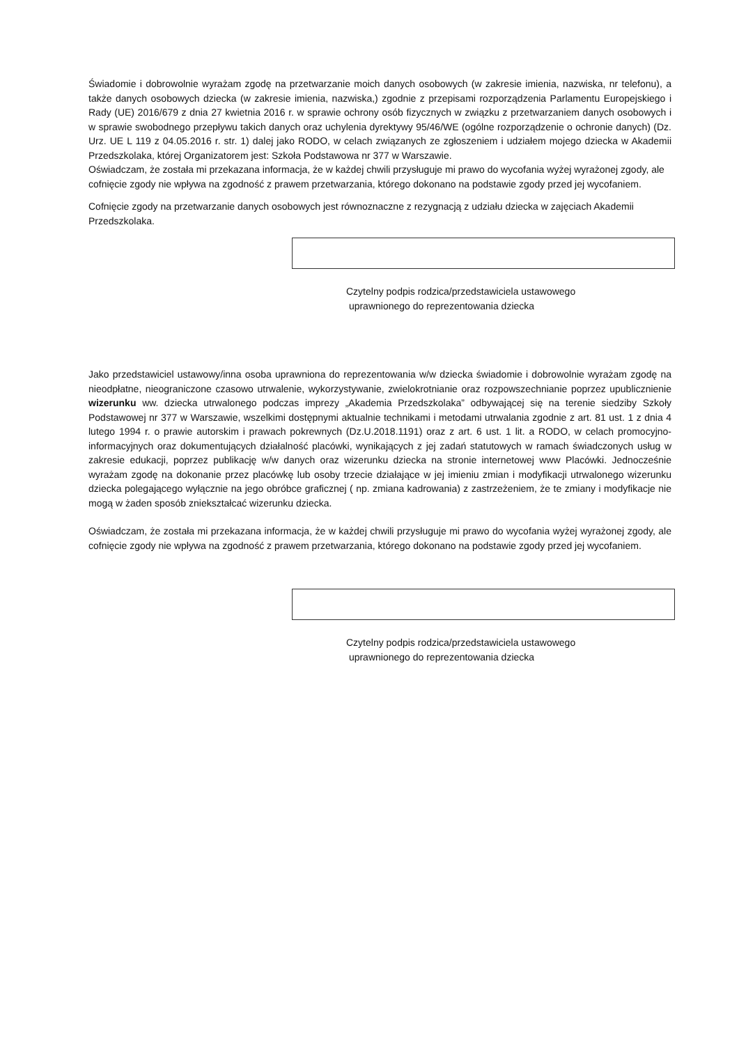Świadomie i dobrowolnie wyrażam zgodę na przetwarzanie moich danych osobowych (w zakresie imienia, nazwiska, nr telefonu), a także danych osobowych dziecka (w zakresie imienia, nazwiska,) zgodnie z przepisami rozporządzenia Parlamentu Europejskiego i Rady (UE) 2016/679 z dnia 27 kwietnia 2016 r. w sprawie ochrony osób fizycznych w związku z przetwarzaniem danych osobowych i w sprawie swobodnego przepływu takich danych oraz uchylenia dyrektywy 95/46/WE (ogólne rozporządzenie o ochronie danych) (Dz. Urz. UE L 119 z 04.05.2016 r. str. 1) dalej jako RODO, w celach związanych ze zgłoszeniem i udziałem mojego dziecka w Akademii Przedszkolaka, której Organizatorem jest: Szkoła Podstawowa nr 377 w Warszawie.
Oświadczam, że została mi przekazana informacja, że w każdej chwili przysługuje mi prawo do wycofania wyżej wyrażonej zgody, ale cofnięcie zgody nie wpływa na zgodność z prawem przetwarzania, którego dokonano na podstawie zgody przed jej wycofaniem.
Cofnięcie zgody na przetwarzanie danych osobowych jest równoznaczne z rezygnacją z udziału dziecka w zajęciach Akademii Przedszkolaka.
Czytelny podpis rodzica/przedstawiciela ustawowego
uprawnionego do reprezentowania dziecka
Jako przedstawiciel ustawowy/inna osoba uprawniona do reprezentowania w/w dziecka świadomie i dobrowolnie wyrażam zgodę na nieodpłatne, nieograniczone czasowo utrwalenie, wykorzystywanie, zwielokrotnianie oraz rozpowszechnianie poprzez upublicznienie wizerunku ww. dziecka utrwalonego podczas imprezy „Akademia Przedszkolaka” odbywającej się na terenie siedziby Szkoły Podstawowej nr 377 w Warszawie, wszelkimi dostępnymi aktualnie technikami i metodami utrwalania zgodnie z art. 81 ust. 1 z dnia 4 lutego 1994 r. o prawie autorskim i prawach pokrewnych (Dz.U.2018.1191) oraz z art. 6 ust. 1 lit. a RODO, w celach promocyjno-informacyjnych oraz dokumentujących działalność placówki, wynikających z jej zadań statutowych w ramach świadczonych usług w zakresie edukacji, poprzez publikację w/w danych oraz wizerunku dziecka na stronie internetowej www Placówki. Jednocześnie wyrażam zgodę na dokonanie przez placówkę lub osoby trzecie działające w jej imieniu zmian i modyfikacji utrwalonego wizerunku dziecka polegającego wyłącznie na jego obróbce graficznej ( np. zmiana kadrowania) z zastrzeżeniem, że te zmiany i modyfikacje nie mogą w żaden sposób zniekształcać wizerunku dziecka.
Oświadczam, że została mi przekazana informacja, że w każdej chwili przysługuje mi prawo do wycofania wyżej wyrażonej zgody, ale cofnięcie zgody nie wpływa na zgodność z prawem przetwarzania, którego dokonano na podstawie zgody przed jej wycofaniem.
Czytelny podpis rodzica/przedstawiciela ustawowego
uprawnionego do reprezentowania dziecka